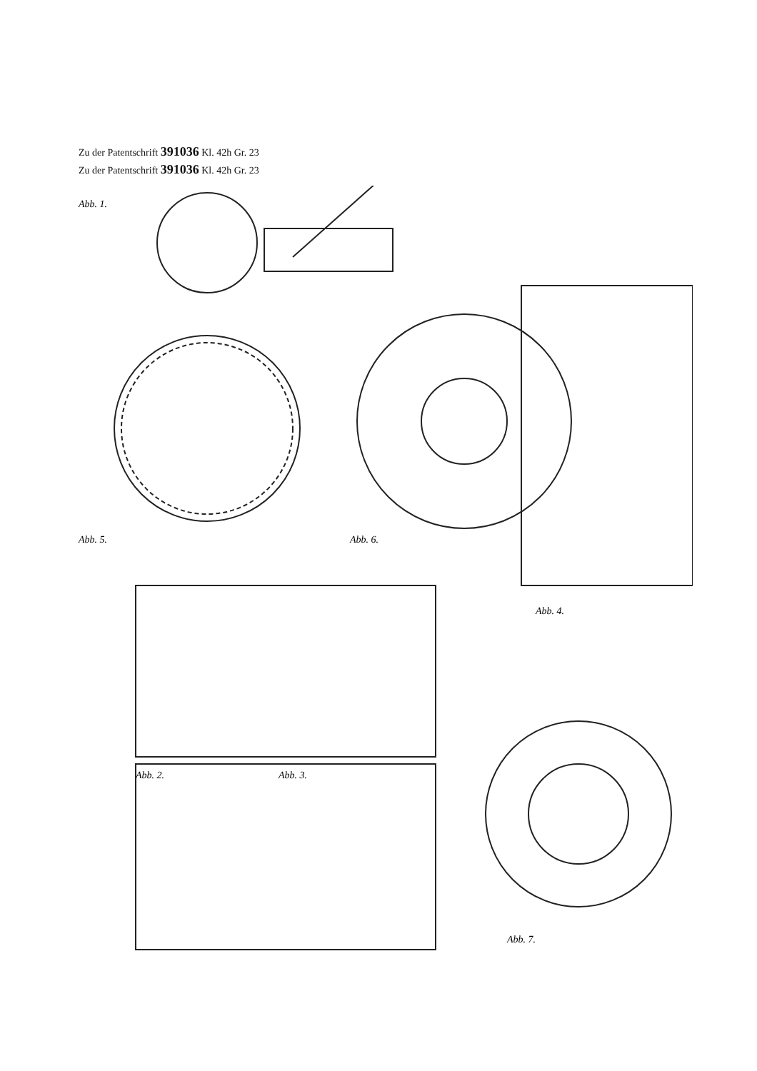Zu der Patentschrift 391036 Kl. 42h Gr. 23
Zu der Patentschrift 391036 Kl. 42h Gr. 23
Abb. 1.
Abb. 5.
Abb. 6.
Abb. 4.
Abb. 2.
Abb. 3.
Abb. 7.